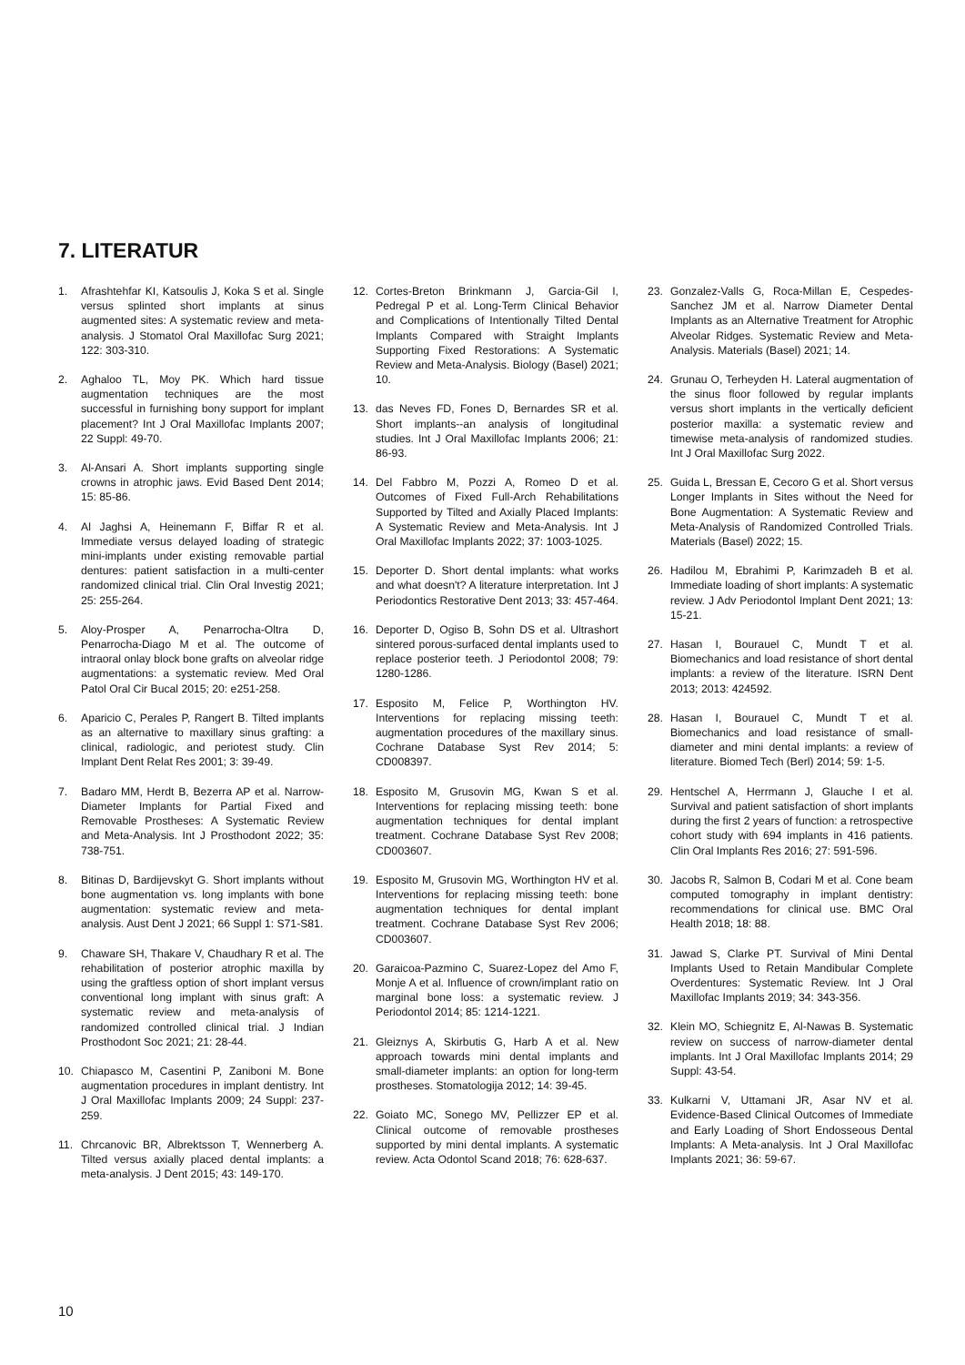7. LITERATUR
1. Afrashtehfar KI, Katsoulis J, Koka S et al. Single versus splinted short implants at sinus augmented sites: A systematic review and meta-analysis. J Stomatol Oral Maxillofac Surg 2021; 122: 303-310.
2. Aghaloo TL, Moy PK. Which hard tissue augmentation techniques are the most successful in furnishing bony support for implant placement? Int J Oral Maxillofac Implants 2007; 22 Suppl: 49-70.
3. Al-Ansari A. Short implants supporting single crowns in atrophic jaws. Evid Based Dent 2014; 15: 85-86.
4. Al Jaghsi A, Heinemann F, Biffar R et al. Immediate versus delayed loading of strategic mini-implants under existing removable partial dentures: patient satisfaction in a multi-center randomized clinical trial. Clin Oral Investig 2021; 25: 255-264.
5. Aloy-Prosper A, Penarrocha-Oltra D, Penarrocha-Diago M et al. The outcome of intraoral onlay block bone grafts on alveolar ridge augmentations: a systematic review. Med Oral Patol Oral Cir Bucal 2015; 20: e251-258.
6. Aparicio C, Perales P, Rangert B. Tilted implants as an alternative to maxillary sinus grafting: a clinical, radiologic, and periotest study. Clin Implant Dent Relat Res 2001; 3: 39-49.
7. Badaro MM, Herdt B, Bezerra AP et al. Narrow-Diameter Implants for Partial Fixed and Removable Prostheses: A Systematic Review and Meta-Analysis. Int J Prosthodont 2022; 35: 738-751.
8. Bitinas D, Bardijevskyt G. Short implants without bone augmentation vs. long implants with bone augmentation: systematic review and meta-analysis. Aust Dent J 2021; 66 Suppl 1: S71-S81.
9. Chaware SH, Thakare V, Chaudhary R et al. The rehabilitation of posterior atrophic maxilla by using the graftless option of short implant versus conventional long implant with sinus graft: A systematic review and meta-analysis of randomized controlled clinical trial. J Indian Prosthodont Soc 2021; 21: 28-44.
10. Chiapasco M, Casentini P, Zaniboni M. Bone augmentation procedures in implant dentistry. Int J Oral Maxillofac Implants 2009; 24 Suppl: 237-259.
11. Chrcanovic BR, Albrektsson T, Wennerberg A. Tilted versus axially placed dental implants: a meta-analysis. J Dent 2015; 43: 149-170.
12. Cortes-Breton Brinkmann J, Garcia-Gil I, Pedregal P et al. Long-Term Clinical Behavior and Complications of Intentionally Tilted Dental Implants Compared with Straight Implants Supporting Fixed Restorations: A Systematic Review and Meta-Analysis. Biology (Basel) 2021; 10.
13. das Neves FD, Fones D, Bernardes SR et al. Short implants--an analysis of longitudinal studies. Int J Oral Maxillofac Implants 2006; 21: 86-93.
14. Del Fabbro M, Pozzi A, Romeo D et al. Outcomes of Fixed Full-Arch Rehabilitations Supported by Tilted and Axially Placed Implants: A Systematic Review and Meta-Analysis. Int J Oral Maxillofac Implants 2022; 37: 1003-1025.
15. Deporter D. Short dental implants: what works and what doesn't? A literature interpretation. Int J Periodontics Restorative Dent 2013; 33: 457-464.
16. Deporter D, Ogiso B, Sohn DS et al. Ultrashort sintered porous-surfaced dental implants used to replace posterior teeth. J Periodontol 2008; 79: 1280-1286.
17. Esposito M, Felice P, Worthington HV. Interventions for replacing missing teeth: augmentation procedures of the maxillary sinus. Cochrane Database Syst Rev 2014; 5: CD008397.
18. Esposito M, Grusovin MG, Kwan S et al. Interventions for replacing missing teeth: bone augmentation techniques for dental implant treatment. Cochrane Database Syst Rev 2008; CD003607.
19. Esposito M, Grusovin MG, Worthington HV et al. Interventions for replacing missing teeth: bone augmentation techniques for dental implant treatment. Cochrane Database Syst Rev 2006; CD003607.
20. Garaicoa-Pazmino C, Suarez-Lopez del Amo F, Monje A et al. Influence of crown/implant ratio on marginal bone loss: a systematic review. J Periodontol 2014; 85: 1214-1221.
21. Gleiznys A, Skirbutis G, Harb A et al. New approach towards mini dental implants and small-diameter implants: an option for long-term prostheses. Stomatologija 2012; 14: 39-45.
22. Goiato MC, Sonego MV, Pellizzer EP et al. Clinical outcome of removable prostheses supported by mini dental implants. A systematic review. Acta Odontol Scand 2018; 76: 628-637.
23. Gonzalez-Valls G, Roca-Millan E, Cespedes-Sanchez JM et al. Narrow Diameter Dental Implants as an Alternative Treatment for Atrophic Alveolar Ridges. Systematic Review and Meta-Analysis. Materials (Basel) 2021; 14.
24. Grunau O, Terheyden H. Lateral augmentation of the sinus floor followed by regular implants versus short implants in the vertically deficient posterior maxilla: a systematic review and timewise meta-analysis of randomized studies. Int J Oral Maxillofac Surg 2022.
25. Guida L, Bressan E, Cecoro G et al. Short versus Longer Implants in Sites without the Need for Bone Augmentation: A Systematic Review and Meta-Analysis of Randomized Controlled Trials. Materials (Basel) 2022; 15.
26. Hadilou M, Ebrahimi P, Karimzadeh B et al. Immediate loading of short implants: A systematic review. J Adv Periodontol Implant Dent 2021; 13: 15-21.
27. Hasan I, Bourauel C, Mundt T et al. Biomechanics and load resistance of short dental implants: a review of the literature. ISRN Dent 2013; 2013: 424592.
28. Hasan I, Bourauel C, Mundt T et al. Biomechanics and load resistance of small-diameter and mini dental implants: a review of literature. Biomed Tech (Berl) 2014; 59: 1-5.
29. Hentschel A, Herrmann J, Glauche I et al. Survival and patient satisfaction of short implants during the first 2 years of function: a retrospective cohort study with 694 implants in 416 patients. Clin Oral Implants Res 2016; 27: 591-596.
30. Jacobs R, Salmon B, Codari M et al. Cone beam computed tomography in implant dentistry: recommendations for clinical use. BMC Oral Health 2018; 18: 88.
31. Jawad S, Clarke PT. Survival of Mini Dental Implants Used to Retain Mandibular Complete Overdentures: Systematic Review. Int J Oral Maxillofac Implants 2019; 34: 343-356.
32. Klein MO, Schiegnitz E, Al-Nawas B. Systematic review on success of narrow-diameter dental implants. Int J Oral Maxillofac Implants 2014; 29 Suppl: 43-54.
33. Kulkarni V, Uttamani JR, Asar NV et al. Evidence-Based Clinical Outcomes of Immediate and Early Loading of Short Endosseous Dental Implants: A Meta-analysis. Int J Oral Maxillofac Implants 2021; 36: 59-67.
10